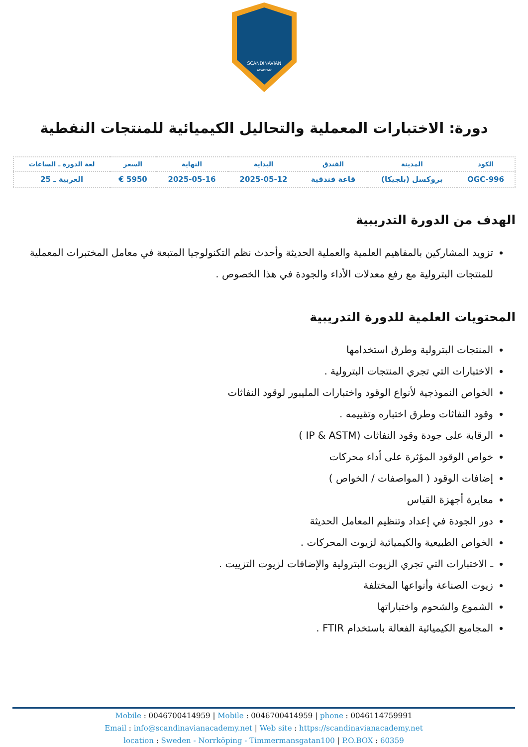SCANDINAVIAN
ACADEMY
دورة: الاختبارات المعملية والتحاليل الكيميائية للمنتجات النفطية
| الكود | المدينة | الفندق | البداية | النهاية | السعر | لغة الدورة ـ الساعات |
| --- | --- | --- | --- | --- | --- | --- |
| OGC-996 | بروكسل (بلجيكا) | قاعة فندقية | 2025-05-12 | 2025-05-16 | 5950 € | العربية ـ 25 |
الهدف من الدورة التدريبية
تزويد المشاركين بالمفاهيم العلمية والعملية الحديثة وأحدث نظم التكنولوجيا المتبعة في معامل المختبرات المعملية للمنتجات البترولية مع رفع معدلات الأداء والجودة في هذا الخصوص .
المحتويات العلمية للدورة التدريبية
المنتجات البترولية وطرق استخدامها
الاختبارات التي تجري المنتجات البترولية .
الخواص النموذجية لأنواع الوقود واختبارات المليبور لوقود النفاثات
وقود النفاثات وطرق اختباره وتقييمه .
الرقابة على جودة وقود النفاثات (IP & ASTM )
خواص الوقود المؤثرة على أداء محركات
إضافات الوقود ( المواصفات / الخواص )
معايرة أجهزة القياس
دور الجودة في إعداد وتنظيم المعامل الحديثة
الخواص الطبيعية والكيميائية لزيوت المحركات .
ـ الاختبارات التي تجري الزيوت البترولية والإضافات لزيوت التزييت .
زيوت الصناعة وأنواعها المختلفة
الشموع والشحوم واختباراتها
المجاميع الكيميائية الفعالة باستخدام FTIR .
Mobile : 0046700414959 | Mobile : 0046700414959 | phone : 0046114759991
Email : info@scandinavianacademy.net | Web site : https://scandinavianacademy.net
location : Sweden - Norrköping - Timmermansgatan100 | P.O.BOX : 60359